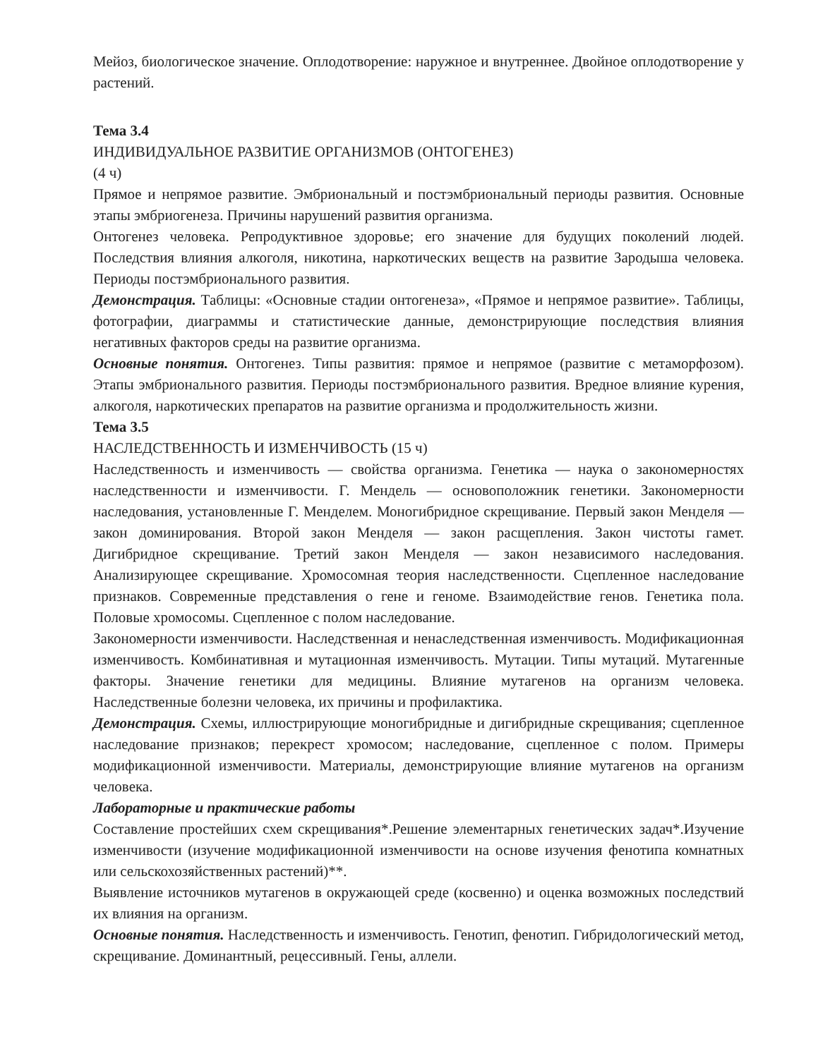Мейоз, биологическое значение. Оплодотворение: наружное и внутреннее. Двойное оплодотворение у растений.
Тема 3.4
ИНДИВИДУАЛЬНОЕ РАЗВИТИЕ ОРГАНИЗМОВ (ОНТОГЕНЕЗ)
(4 ч)
Прямое и непрямое развитие. Эмбриональный и постэмбриональный периоды развития. Основные этапы эмбриогенеза. Причины нарушений развития организма.
Онтогенез человека. Репродуктивное здоровье; его значение для будущих поколений людей. Последствия влияния алкоголя, никотина, наркотических веществ на развитие Зародыша человека. Периоды постэмбрионального развития.
Демонстрация. Таблицы: «Основные стадии онтогенеза», «Прямое и непрямое развитие». Таблицы, фотографии, диаграммы и статистические данные, демонстрирующие последствия влияния негативных факторов среды на развитие организма.
Основные понятия. Онтогенез. Типы развития: прямое и непрямое (развитие с метаморфозом). Этапы эмбрионального развития. Периоды постэмбрионального развития. Вредное влияние курения, алкоголя, наркотических препаратов на развитие организма и продолжительность жизни.
Тема 3.5
НАСЛЕДСТВЕННОСТЬ И ИЗМЕНЧИВОСТЬ (15 ч)
Наследственность и изменчивость — свойства организма. Генетика — наука о закономерностях наследственности и изменчивости. Г. Мендель — основоположник генетики. Закономерности наследования, установленные Г. Менделем. Моногибридное скрещивание. Первый закон Менделя — закон доминирования. Второй закон Менделя — закон расщепления. Закон чистоты гамет. Дигибридное скрещивание. Третий закон Менделя — закон независимого наследования. Анализирующее скрещивание. Хромосомная теория наследственности. Сцепленное наследование признаков. Современные представления о гене и геноме. Взаимодействие генов. Генетика пола. Половые хромосомы. Сцепленное с полом наследование.
Закономерности изменчивости. Наследственная и ненаследственная изменчивость. Модификационная изменчивость. Комбинативная и мутационная изменчивость. Мутации. Типы мутаций. Мутагенные факторы. Значение генетики для медицины. Влияние мутагенов на организм человека. Наследственные болезни человека, их причины и профилактика.
Демонстрация. Схемы, иллюстрирующие моногибридные и дигибридные скрещивания; сцепленное наследование признаков; перекрест хромосом; наследование, сцепленное с полом. Примеры модификационной изменчивости. Материалы, демонстрирующие влияние мутагенов на организм человека.
Лабораторные и практические работы
Составление простейших схем скрещивания*.Решение элементарных генетических задач*.Изучение изменчивости (изучение модификационной изменчивости на основе изучения фенотипа комнатных или сельскохозяйственных растений)**.
Выявление источников мутагенов в окружающей среде (косвенно) и оценка возможных последствий их влияния на организм.
Основные понятия. Наследственность и изменчивость. Генотип, фенотип. Гибридологический метод, скрещивание. Доминантный, рецессивный. Гены, аллели.